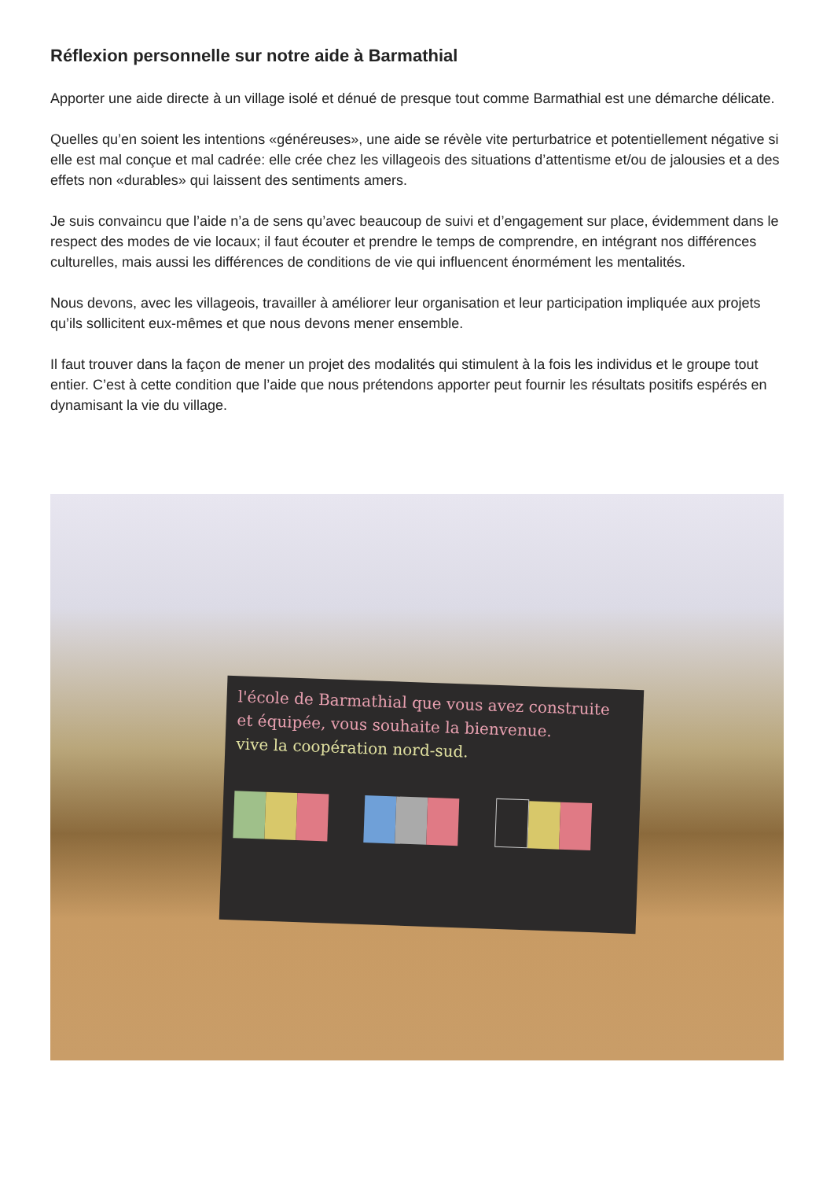Réflexion personnelle sur notre aide à Barmathial
Apporter une aide directe à un village isolé et dénué de presque tout comme Barmathial est une démarche délicate.
Quelles qu’en soient les intentions «généreuses», une aide se révèle vite perturbatrice et potentiellement négative si elle est mal conçue et mal cadrée: elle crée chez les villageois des situations d’attentisme et/ou de jalousies et a des effets non «durables» qui laissent des sentiments amers.
Je suis convaincu que l’aide n’a de sens qu’avec beaucoup de suivi et d’engagement sur place, évidemment dans le respect des modes de vie locaux; il faut écouter et prendre le temps de comprendre, en intégrant nos différences culturelles, mais aussi les différences de conditions de vie qui influencent énormément les mentalités.
Nous devons, avec les villageois, travailler à améliorer leur organisation et leur participation impliquée aux projets qu’ils sollicitent eux-mêmes et que nous devons mener ensemble.
Il faut trouver dans la façon de mener un projet des modalités qui stimulent à la fois les individus et le groupe tout entier. C’est à cette condition que l’aide que nous prétendons apporter peut fournir les résultats positifs espérés en dynamisant la vie du village.
l'école de Barmathial que vous avez construite
et équipée, vous souhaite la bienvenue.
vive la coopération nord-sud.